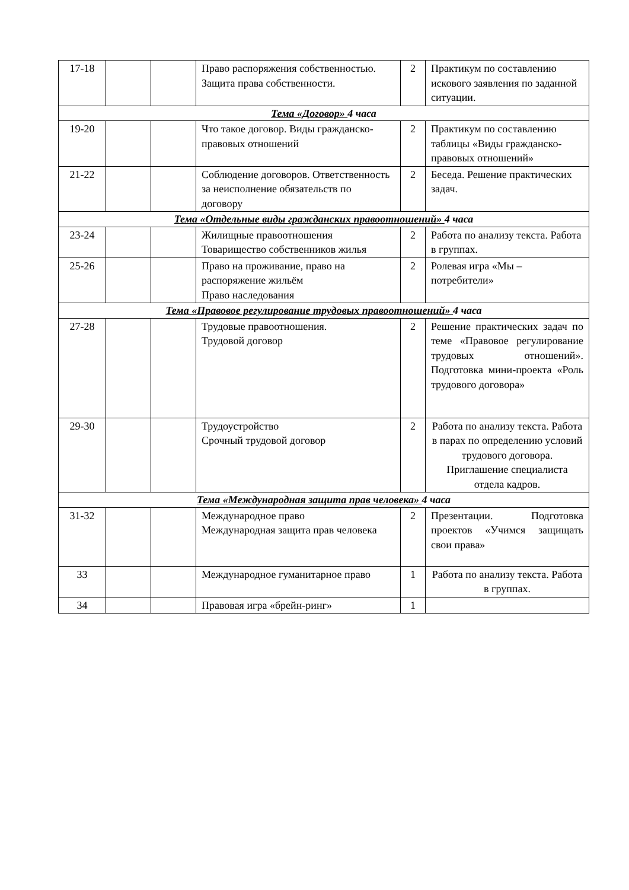| 17-18 | | | Право распоряжения собственностью. Защита права собственности. | 2 | Практикум по составлению искового заявления по заданной ситуации. |
| Тема «Договор» 4 часа | | | | | |
| 19-20 | | | Что такое договор. Виды гражданско-правовых отношений | 2 | Практикум по составлению таблицы «Виды гражданско-правовых отношений» |
| 21-22 | | | Соблюдение договоров. Ответственность за неисполнение обязательств по договору | 2 | Беседа. Решение практических задач. |
| Тема «Отдельные виды гражданских правоотношений» 4 часа | | | | | |
| 23-24 | | | Жилищные правоотношения Товарищество собственников жилья | 2 | Работа по анализу текста. Работа в группах. |
| 25-26 | | | Право на проживание, право на распоряжение жильём Право наследования | 2 | Ролевая игра «Мы – потребители» |
| Тема «Правовое регулирование трудовых правоотношений» 4 часа | | | | | |
| 27-28 | | | Трудовые правоотношения. Трудовой договор | 2 | Решение практических задач по теме «Правовое регулирование трудовых отношений». Подготовка мини-проекта «Роль трудового договора» |
| 29-30 | | | Трудоустройство Срочный трудовой договор | 2 | Работа по анализу текста. Работа в парах по определению условий трудового договора. Приглашение специалиста отдела кадров. |
| Тема «Международная защита прав человека» 4 часа | | | | | |
| 31-32 | | | Международное право Международная защита прав человека | 2 | Презентации. Подготовка проектов «Учимся защищать свои права» |
| 33 | | | Международное гуманитарное право | 1 | Работа по анализу текста. Работа в группах. |
| 34 | | | Правовая игра «брейн-ринг» | 1 | |